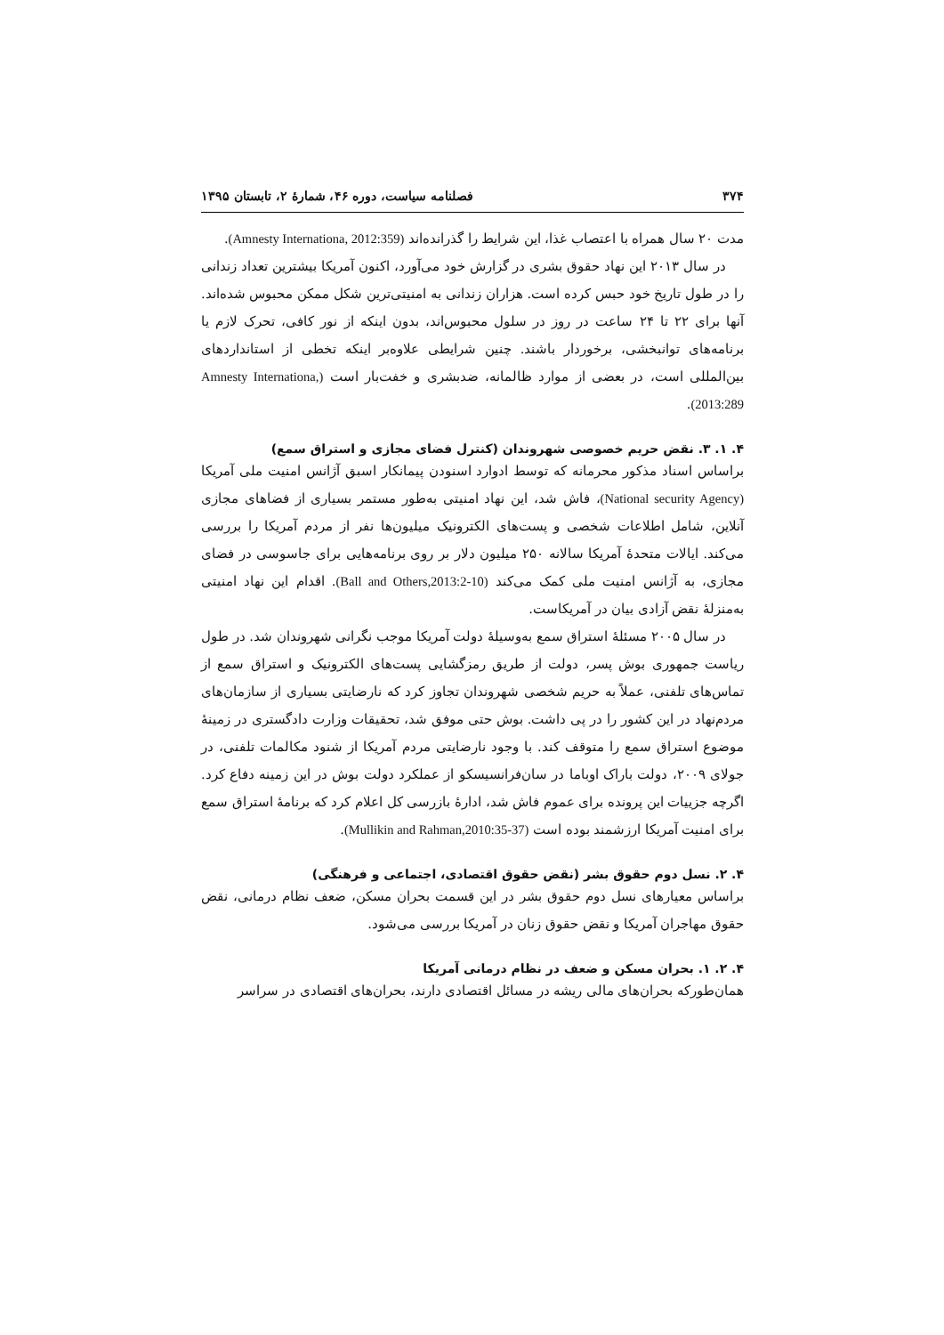۳۷۴ فصلنامه سیاست، دوره ۴۶، شمارۀ ۲، تابستان ۱۳۹۵
مدت ۲۰ سال همراه با اعتصاب غذا، این شرایط را گذرانده‌اند (Amnesty Internationa, 2012:359).
در سال ۲۰۱۳ این نهاد حقوق بشری در گزارش خود می‌آورد، اکنون آمریکا بیشترین تعداد زندانی را در طول تاریخ خود حبس کرده است. هزاران زندانی به امنیتی‌ترین شکل ممکن محبوس شده‌اند. آنها برای ۲۲ تا ۲۴ ساعت در روز در سلول محبوس‌اند، بدون اینکه از نور کافی، تحرک لازم یا برنامه‌های توانبخشی، برخوردار باشند. چنین شرایطی علاوه‌بر اینکه تخطی از استانداردهای بین‌المللی است، در بعضی از موارد ظالمانه، ضدبشری و خفت‌بار است (Amnesty Internationa, 2013:289).
۴. ۱. ۳. نقض حریم خصوصی شهروندان (کنترل فضای مجازی و استراق سمع)
براساس اسناد مذکور محرمانه که توسط ادوارد اسنودن پیمانکار اسبق آژانس امنیت ملی آمریکا (National security Agency)، فاش شد، این نهاد امنیتی به‌طور مستمر بسیاری از فضاهای مجازی آنلاین، شامل اطلاعات شخصی و پست‌های الکترونیک میلیون‌ها نفر از مردم آمریکا را بررسی می‌کند. ایالات متحدۀ آمریکا سالانه ۲۵۰ میلیون دلار بر روی برنامه‌هایی برای جاسوسی در فضای مجازی، به آژانس امنیت ملی کمک می‌کند (Ball and Others,2013:2-10). اقدام این نهاد امنیتی به‌منزلۀ نقض آزادی بیان در آمریکاست.
در سال ۲۰۰۵ مسئلۀ استراق سمع به‌وسیلۀ دولت آمریکا موجب نگرانی شهروندان شد. در طول ریاست جمهوری بوش پسر، دولت از طریق رمزگشایی پست‌های الکترونیک و استراق سمع از تماس‌های تلفنی، عملاً به حریم شخصی شهروندان تجاوز کرد که نارضایتی بسیاری از سازمان‌های مردم‌نهاد در این کشور را در پی داشت. بوش حتی موفق شد، تحقیقات وزارت دادگستری در زمینۀ موضوع استراق سمع را متوقف کند. با وجود نارضایتی مردم آمریکا از شنود مکالمات تلفنی، در جولای ۲۰۰۹، دولت باراک اوباما در سان‌فرانسیسکو از عملکرد دولت بوش در این زمینه دفاع کرد. اگرچه جزییات این پرونده برای عموم فاش شد، ادارۀ بازرسی کل اعلام کرد که برنامۀ استراق سمع برای امنیت آمریکا ارزشمند بوده است (Mullikin and Rahman,2010:35-37).
۴. ۲. نسل دوم حقوق بشر (نقض حقوق اقتصادی، اجتماعی و فرهنگی)
براساس معیارهای نسل دوم حقوق بشر در این قسمت بحران مسکن، ضعف نظام درمانی، نقض حقوق مهاجران آمریکا و نقض حقوق زنان در آمریکا بررسی می‌شود.
۴. ۲. ۱. بحران مسکن و ضعف در نظام درمانی آمریکا
همان‌طورکه بحران‌های مالی ریشه در مسائل اقتصادی دارند، بحران‌های اقتصادی در سراسر